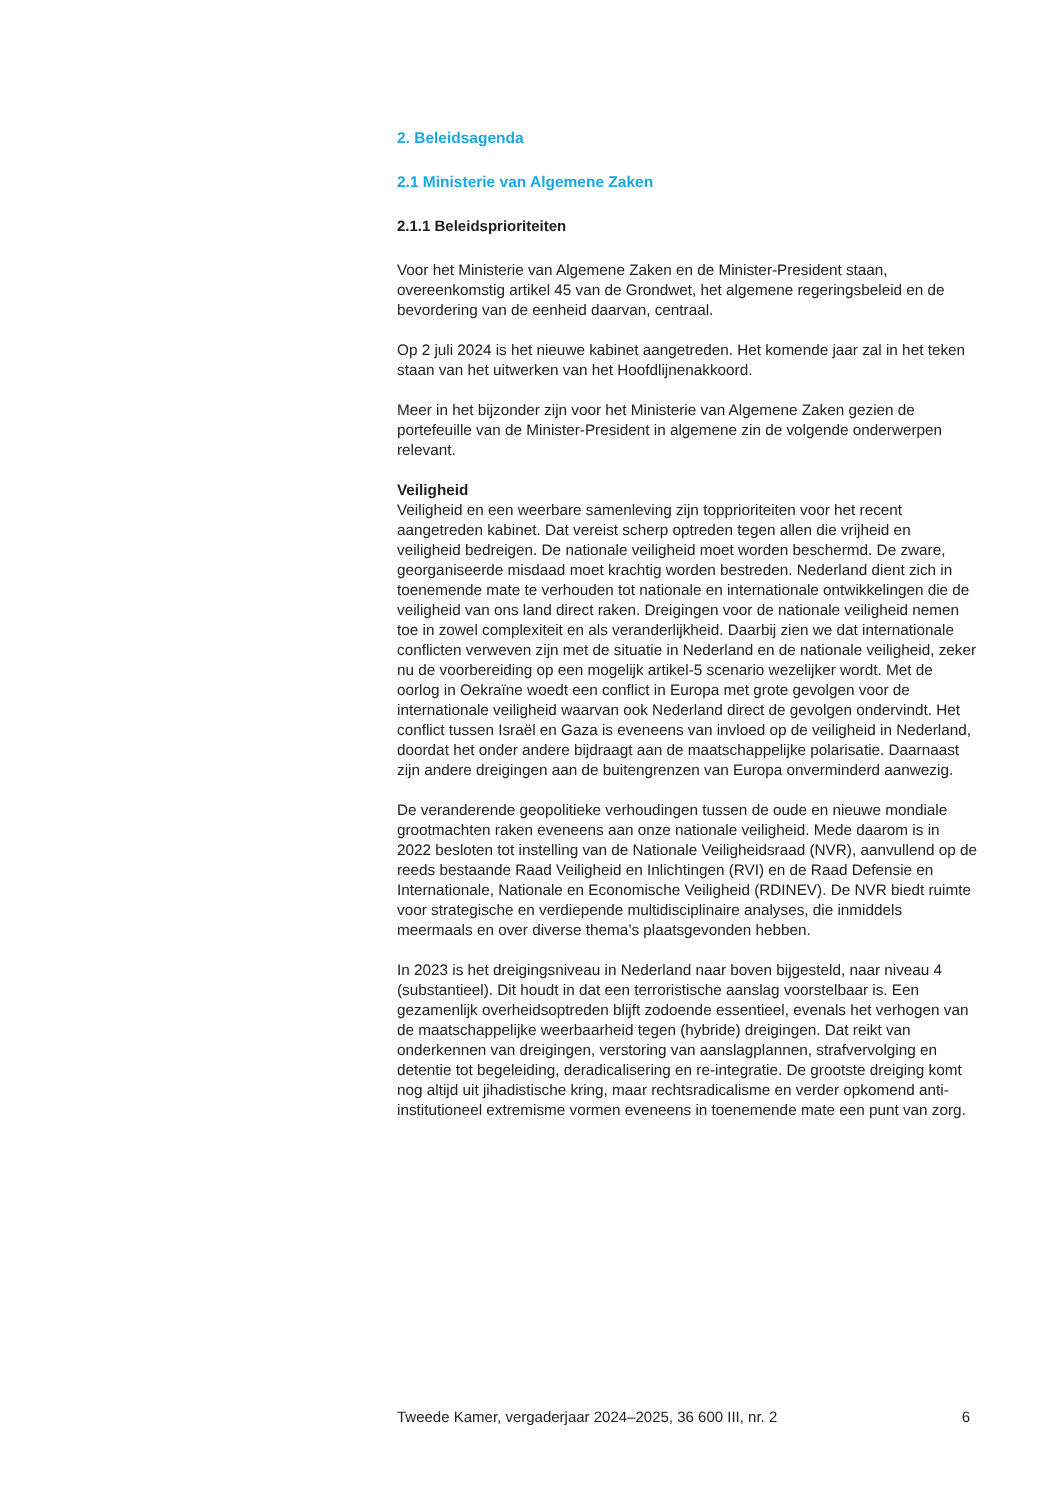2. Beleidsagenda
2.1 Ministerie van Algemene Zaken
2.1.1 Beleidsprioriteiten
Voor het Ministerie van Algemene Zaken en de Minister-President staan, overeenkomstig artikel 45 van de Grondwet, het algemene regeringsbeleid en de bevordering van de eenheid daarvan, centraal.
Op 2 juli 2024 is het nieuwe kabinet aangetreden. Het komende jaar zal in het teken staan van het uitwerken van het Hoofdlijnenakkoord.
Meer in het bijzonder zijn voor het Ministerie van Algemene Zaken gezien de portefeuille van de Minister-President in algemene zin de volgende onderwerpen relevant.
Veiligheid
Veiligheid en een weerbare samenleving zijn topprioriteiten voor het recent aangetreden kabinet. Dat vereist scherp optreden tegen allen die vrijheid en veiligheid bedreigen. De nationale veiligheid moet worden beschermd. De zware, georganiseerde misdaad moet krachtig worden bestreden. Nederland dient zich in toenemende mate te verhouden tot nationale en internationale ontwikkelingen die de veiligheid van ons land direct raken. Dreigingen voor de nationale veiligheid nemen toe in zowel complexiteit en als veranderlijkheid. Daarbij zien we dat internationale conflicten verweven zijn met de situatie in Nederland en de nationale veiligheid, zeker nu de voorbereiding op een mogelijk artikel-5 scenario wezelijker wordt. Met de oorlog in Oekraïne woedt een conflict in Europa met grote gevolgen voor de internationale veiligheid waarvan ook Nederland direct de gevolgen ondervindt. Het conflict tussen Israël en Gaza is eveneens van invloed op de veiligheid in Nederland, doordat het onder andere bijdraagt aan de maatschappelijke polarisatie. Daarnaast zijn andere dreigingen aan de buitengrenzen van Europa onverminderd aanwezig.
De veranderende geopolitieke verhoudingen tussen de oude en nieuwe mondiale grootmachten raken eveneens aan onze nationale veiligheid. Mede daarom is in 2022 besloten tot instelling van de Nationale Veiligheidsraad (NVR), aanvullend op de reeds bestaande Raad Veiligheid en Inlichtingen (RVI) en de Raad Defensie en Internationale, Nationale en Economische Veiligheid (RDINEV). De NVR biedt ruimte voor strategische en verdiepende multidisciplinaire analyses, die inmiddels meermaals en over diverse thema’s plaatsgevonden hebben.
In 2023 is het dreigingsniveau in Nederland naar boven bijgesteld, naar niveau 4 (substantieel). Dit houdt in dat een terroristische aanslag voorstelbaar is. Een gezamenlijk overheidsoptreden blijft zodoende essentieel, evenals het verhogen van de maatschappelijke weerbaarheid tegen (hybride) dreigingen. Dat reikt van onderkennen van dreigingen, verstoring van aanslagplannen, strafvervolging en detentie tot begeleiding, deradicalisering en re-integratie. De grootste dreiging komt nog altijd uit jihadistische kring, maar rechtsradicalisme en verder opkomend anti-institutioneel extremisme vormen eveneens in toenemende mate een punt van zorg.
Tweede Kamer, vergaderjaar 2024–2025, 36 600 III, nr. 2 6